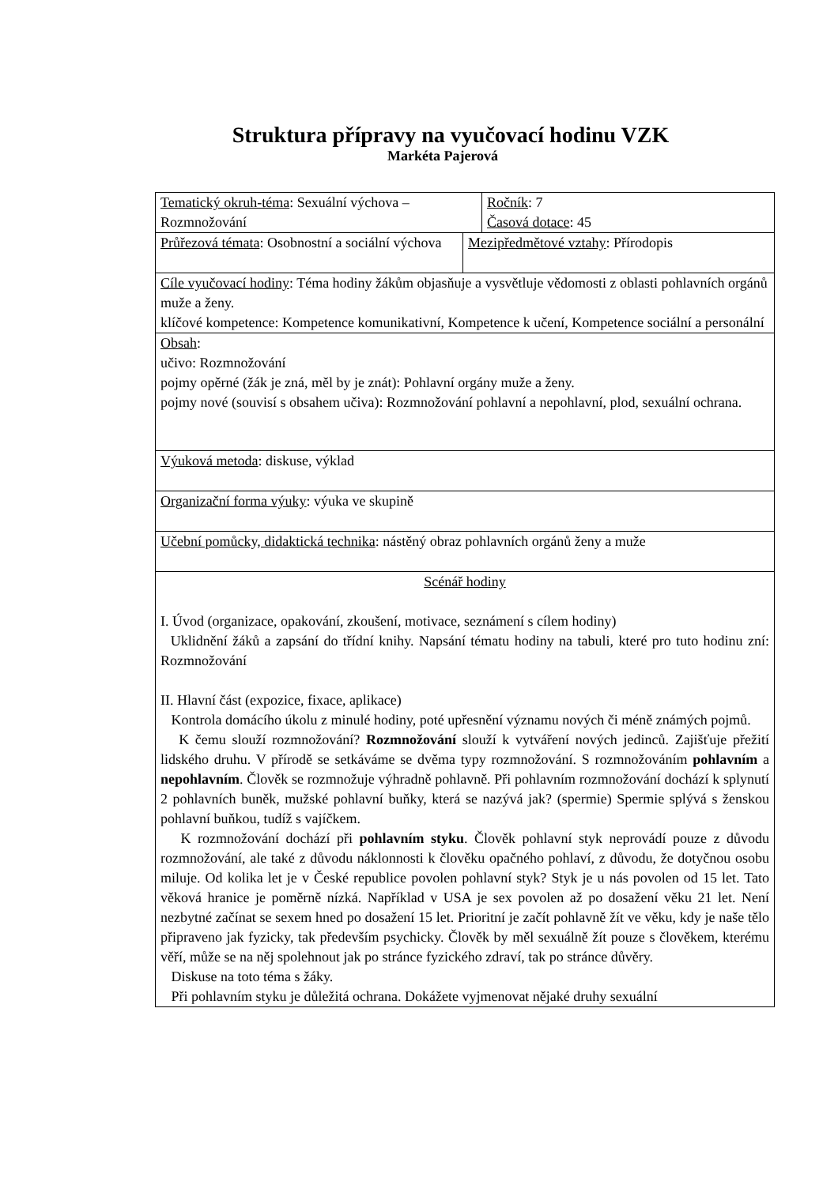Struktura přípravy na vyučovací hodinu VZK
Markéta Pajerová
Tematický okruh-téma: Sexuální výchova – Rozmnožování
Ročník: 7
Časová dotace: 45
Průřezová témata: Osobnostní a sociální výchova
Mezipředmětové vztahy: Přírodopis
Cíle vyučovací hodiny: Téma hodiny žákům objasňuje a vysvětluje vědomosti z oblasti pohlavních orgánů muže a ženy.
klíčové kompetence: Kompetence komunikativní, Kompetence k učení, Kompetence sociální a personální
Obsah:
učivo: Rozmnožování
pojmy opěrné (žák je zná, měl by je znát): Pohlavní orgány muže a ženy.
pojmy nové (souvisí s obsahem učiva): Rozmnožování pohlavní a nepohlavní, plod, sexuální ochrana.
Výuková metoda: diskuse, výklad
Organizační forma výuky: výuka ve skupině
Učební pomůcky, didaktická technika: nástěný obraz pohlavních orgánů ženy a muže
Scénář hodiny
I. Úvod (organizace, opakování, zkoušení, motivace, seznámení s cílem hodiny)
Uklidnění žáků a zapsání do třídní knihy. Napsání tématu hodiny na tabuli, které pro tuto hodinu zní: Rozmnožování
II. Hlavní část (expozice, fixace, aplikace)
Kontrola domácího úkolu z minulé hodiny, poté upřesnění významu nových či méně známých pojmů.
K čemu slouží rozmnožování? Rozmnožování slouží k vytváření nových jedinců. Zajišťuje přežití lidského druhu. V přírodě se setkáváme se dvěma typy rozmnožování. S rozmnožováním pohlavním a nepohlavním. Člověk se rozmnožuje výhradně pohlavně. Při pohlavním rozmnožování dochází k splynutí 2 pohlavních buněk, mužské pohlavní buňky, která se nazývá jak? (spermie) Spermie splývá s ženskou pohlavní buňkou, tudíž s vajíčkem.
K rozmnožování dochází při pohlavním styku. Člověk pohlavní styk neprovádí pouze z důvodu rozmnožování, ale také z důvodu náklonnosti k člověku opačného pohlaví, z důvodu, že dotyčnou osobu miluje. Od kolika let je v České republice povolen pohlavní styk? Styk je u nás povolen od 15 let. Tato věková hranice je poměrně nízká. Například v USA je sex povolen až po dosažení věku 21 let. Není nezbytné začínat se sexem hned po dosažení 15 let. Prioritní je začít pohlavně žít ve věku, kdy je naše tělo připraveno jak fyzicky, tak především psychicky. Člověk by měl sexuálně žít pouze s člověkem, kterému věří, může se na něj spolehnout jak po stránce fyzického zdraví, tak po stránce důvěry.
Diskuse na toto téma s žáky.
Při pohlavním styku je důležitá ochrana. Dokážete vyjmenovat nějaké druhy sexuální